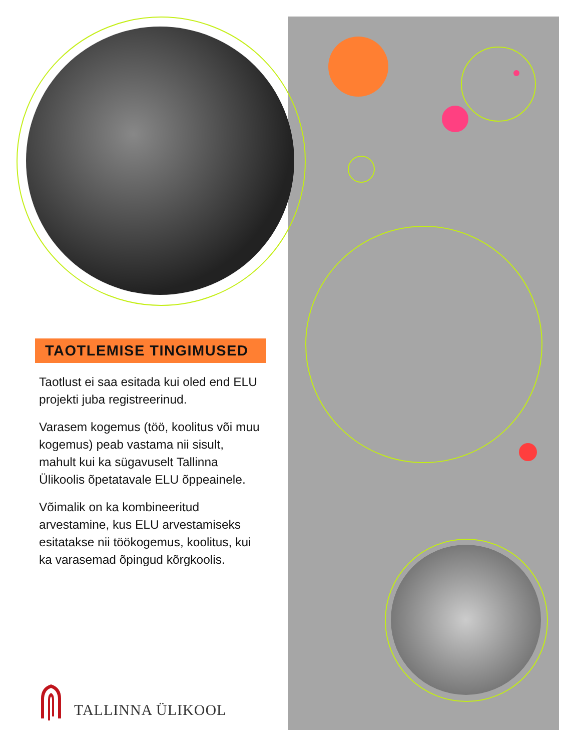TAOTLEMISE TINGIMUSED
Taotlust ei saa esitada kui oled end ELU projekti juba registreerinud.
Varasem kogemus (töö, koolitus või muu kogemus) peab vastama nii sisult, mahult kui ka sügavuselt Tallinna Ülikoolis õpetatavale ELU õppeainele.
Võimalik on ka kombineeritud arvestamine, kus ELU arvestamiseks esitatakse nii töökogemus, koolitus, kui ka varasemad õpingud kõrgkoolis.
TALLINNA ÜLIKOOL